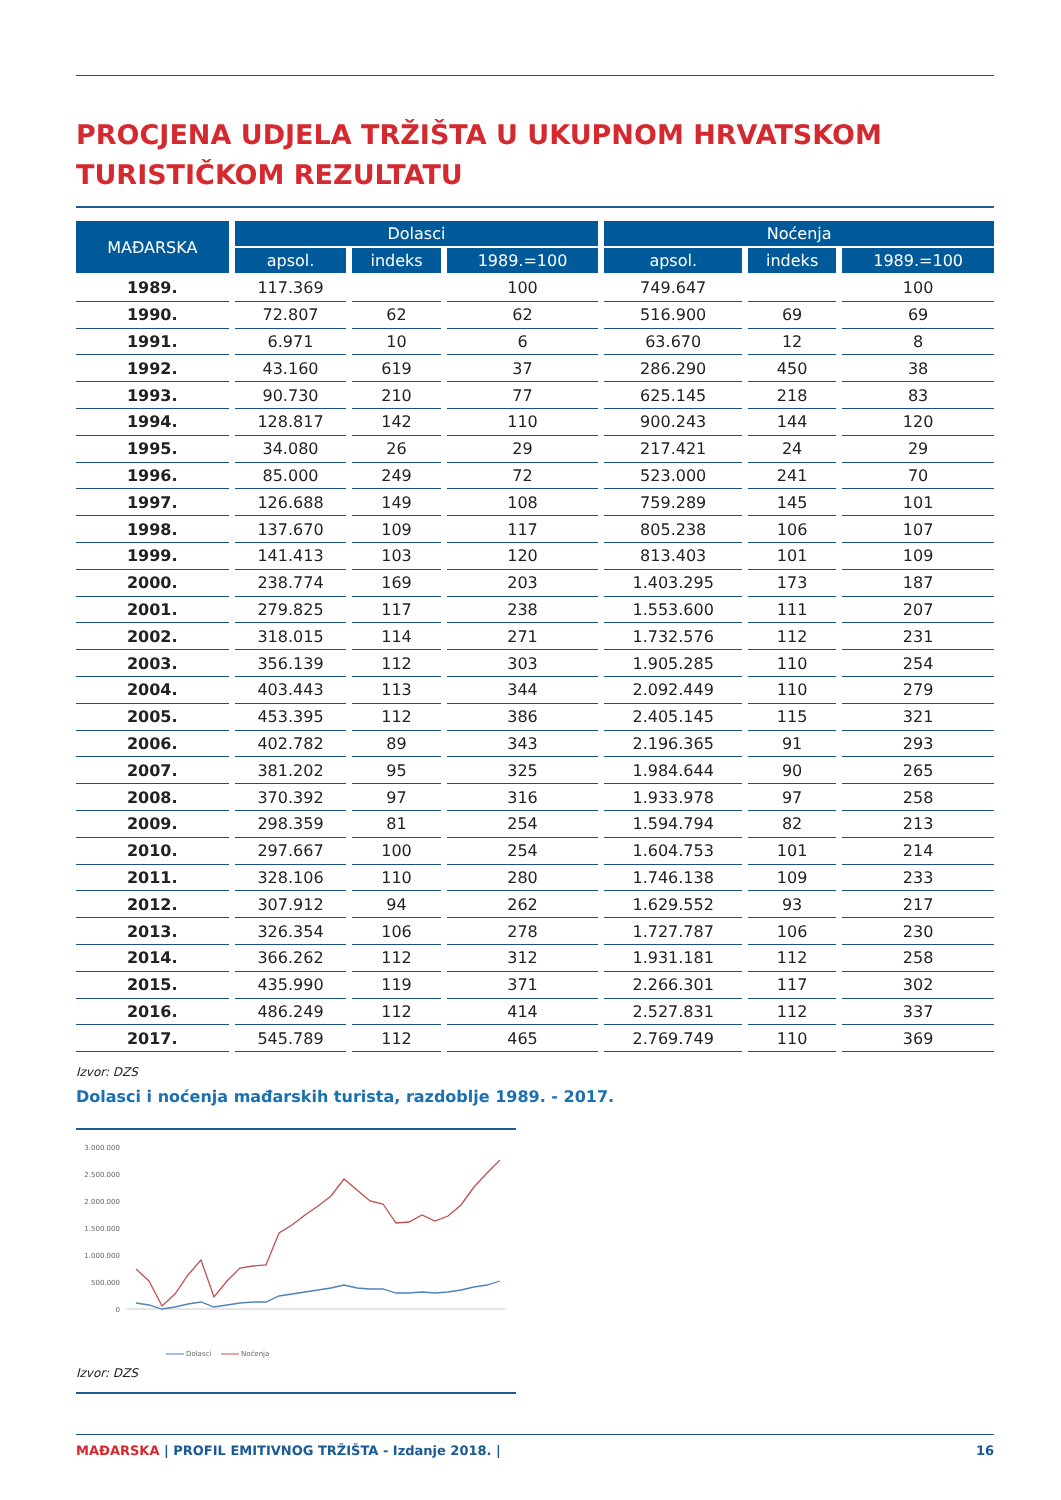PROCJENA UDJELA TRŽIŠTA U UKUPNOM HRVATSKOM TURISTIČKOM REZULTATU
| MAĐARSKA | Dolasci | | | Noćenja | | |
| --- | --- | --- | --- | --- | --- | --- |
| | apsol. | indeks | 1989.=100 | apsol. | indeks | 1989.=100 |
| 1989. | 117.369 | | 100 | 749.647 | | 100 |
| 1990. | 72.807 | 62 | 62 | 516.900 | 69 | 69 |
| 1991. | 6.971 | 10 | 6 | 63.670 | 12 | 8 |
| 1992. | 43.160 | 619 | 37 | 286.290 | 450 | 38 |
| 1993. | 90.730 | 210 | 77 | 625.145 | 218 | 83 |
| 1994. | 128.817 | 142 | 110 | 900.243 | 144 | 120 |
| 1995. | 34.080 | 26 | 29 | 217.421 | 24 | 29 |
| 1996. | 85.000 | 249 | 72 | 523.000 | 241 | 70 |
| 1997. | 126.688 | 149 | 108 | 759.289 | 145 | 101 |
| 1998. | 137.670 | 109 | 117 | 805.238 | 106 | 107 |
| 1999. | 141.413 | 103 | 120 | 813.403 | 101 | 109 |
| 2000. | 238.774 | 169 | 203 | 1.403.295 | 173 | 187 |
| 2001. | 279.825 | 117 | 238 | 1.553.600 | 111 | 207 |
| 2002. | 318.015 | 114 | 271 | 1.732.576 | 112 | 231 |
| 2003. | 356.139 | 112 | 303 | 1.905.285 | 110 | 254 |
| 2004. | 403.443 | 113 | 344 | 2.092.449 | 110 | 279 |
| 2005. | 453.395 | 112 | 386 | 2.405.145 | 115 | 321 |
| 2006. | 402.782 | 89 | 343 | 2.196.365 | 91 | 293 |
| 2007. | 381.202 | 95 | 325 | 1.984.644 | 90 | 265 |
| 2008. | 370.392 | 97 | 316 | 1.933.978 | 97 | 258 |
| 2009. | 298.359 | 81 | 254 | 1.594.794 | 82 | 213 |
| 2010. | 297.667 | 100 | 254 | 1.604.753 | 101 | 214 |
| 2011. | 328.106 | 110 | 280 | 1.746.138 | 109 | 233 |
| 2012. | 307.912 | 94 | 262 | 1.629.552 | 93 | 217 |
| 2013. | 326.354 | 106 | 278 | 1.727.787 | 106 | 230 |
| 2014. | 366.262 | 112 | 312 | 1.931.181 | 112 | 258 |
| 2015. | 435.990 | 119 | 371 | 2.266.301 | 117 | 302 |
| 2016. | 486.249 | 112 | 414 | 2.527.831 | 112 | 337 |
| 2017. | 545.789 | 112 | 465 | 2.769.749 | 110 | 369 |
Izvor: DZS
Dolasci i noćenja mađarskih turista, razdoblje 1989. - 2017.
3.000.000
2.500.000
2.000.000
1.500.000
1.000.000
500.000
0
Dolasci
Noćenja
Izvor: DZS
MAĐARSKA | PROFIL EMITIVNOG TRŽIŠTA - Izdanje 2018. | 16